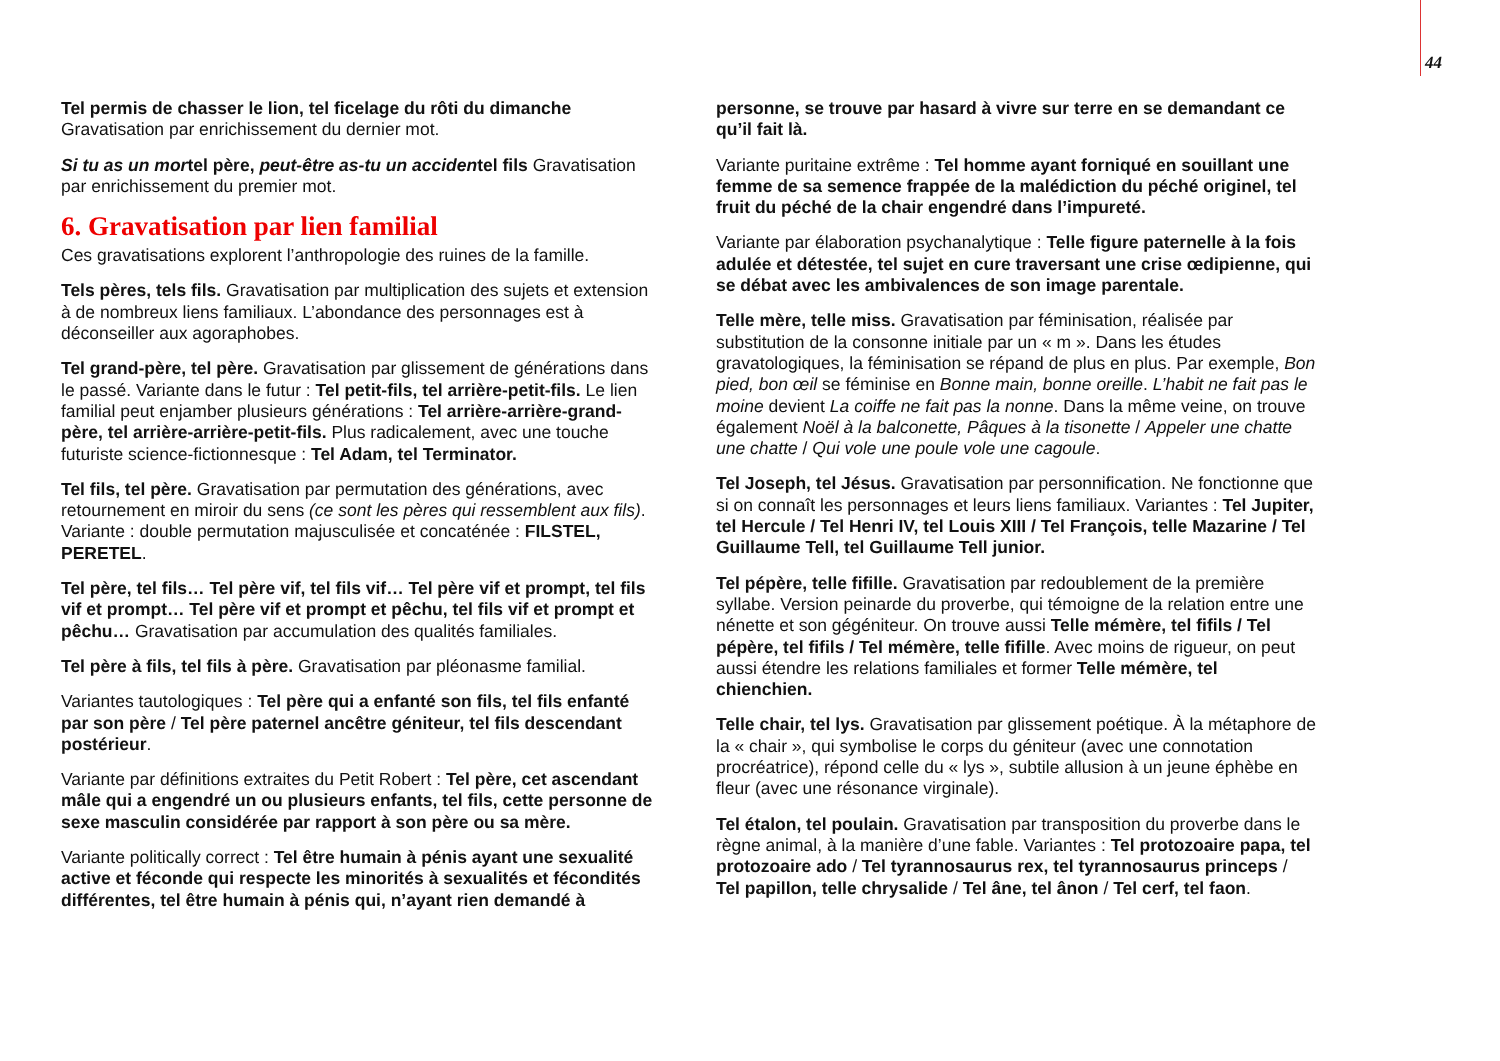44
Tel permis de chasser le lion, tel ficelage du rôti du dimanche
Gravatisation par enrichissement du dernier mot.
Si tu as un mortel père, peut-être as-tu un accidentel fils Gravatisation par enrichissement du premier mot.
6. Gravatisation par lien familial
Ces gravatisations explorent l’anthropologie des ruines de la famille.
Tels pères, tels fils. Gravatisation par multiplication des sujets et extension à de nombreux liens familiaux. L’abondance des personnages est à déconseiller aux agoraphobes.
Tel grand-père, tel père. Gravatisation par glissement de générations dans le passé. Variante dans le futur : Tel petit-fils, tel arrière-petit-fils. Le lien familial peut enjamber plusieurs générations : Tel arrière-arrière-grand-père, tel arrière-arrière-petit-fils. Plus radicalement, avec une touche futuriste science-fictionnesque : Tel Adam, tel Terminator.
Tel fils, tel père. Gravatisation par permutation des générations, avec retournement en miroir du sens (ce sont les pères qui ressemblent aux fils). Variante : double permutation majusculisée et concaténée : FILSTEL, PERETEL.
Tel père, tel fils… Tel père vif, tel fils vif… Tel père vif et prompt, tel fils vif et prompt… Tel père vif et prompt et pêchu, tel fils vif et prompt et pêchu… Gravatisation par accumulation des qualités familiales.
Tel père à fils, tel fils à père. Gravatisation par pléonasme familial.
Variantes tautologiques : Tel père qui a enfanté son fils, tel fils enfanté par son père / Tel père paternel ancêtre géniteur, tel fils descendant postérieur.
Variante par définitions extraites du Petit Robert : Tel père, cet ascendant mâle qui a engendré un ou plusieurs enfants, tel fils, cette personne de sexe masculin considérée par rapport à son père ou sa mère.
Variante politically correct : Tel être humain à pénis ayant une sexualité active et féconde qui respecte les minorités à sexualités et fécondités différentes, tel être humain à pénis qui, n’ayant rien demandé à
personne, se trouve par hasard à vivre sur terre en se demandant ce qu’il fait là.
Variante puritaine extrême : Tel homme ayant forniqué en souillant une femme de sa semence frappée de la malédiction du péché originel, tel fruit du péché de la chair engendré dans l’impureté.
Variante par élaboration psychanalytique : Telle figure paternelle à la fois adulée et détestée, tel sujet en cure traversant une crise œdipienne, qui se débat avec les ambivalences de son image parentale.
Telle mère, telle miss. Gravatisation par féminisation, réalisée par substitution de la consonne initiale par un « m ». Dans les études gravatologiques, la féminisation se répand de plus en plus. Par exemple, Bon pied, bon œil se féminise en Bonne main, bonne oreille. L’habit ne fait pas le moine devient La coiffe ne fait pas la nonne. Dans la même veine, on trouve également Noël à la balconette, Pâques à la tisonette / Appeler une chatte une chatte / Qui vole une poule vole une cagoule.
Tel Joseph, tel Jésus. Gravatisation par personnification. Ne fonctionne que si on connaît les personnages et leurs liens familiaux. Variantes : Tel Jupiter, tel Hercule / Tel Henri IV, tel Louis XIII / Tel François, telle Mazarine / Tel Guillaume Tell, tel Guillaume Tell junior.
Tel pépère, telle fifille. Gravatisation par redoublement de la première syllabe. Version peinarde du proverbe, qui témoigne de la relation entre une nénette et son gégéniteur. On trouve aussi Telle mémère, tel fifils / Tel pépère, tel fifils / Tel mémère, telle fifille. Avec moins de rigueur, on peut aussi étendre les relations familiales et former Telle mémère, tel chienchien.
Telle chair, tel lys. Gravatisation par glissement poétique. À la métaphore de la « chair », qui symbolise le corps du géniteur (avec une connotation procréatrice), répond celle du « lys », subtile allusion à un jeune éphèbe en fleur (avec une résonance virginale).
Tel étalon, tel poulain. Gravatisation par transposition du proverbe dans le règne animal, à la manière d’une fable. Variantes : Tel protozoaire papa, tel protozoaire ado / Tel tyrannosaurus rex, tel tyrannosaurus princeps / Tel papillon, telle chrysalide / Tel âne, tel ânon / Tel cerf, tel faon.